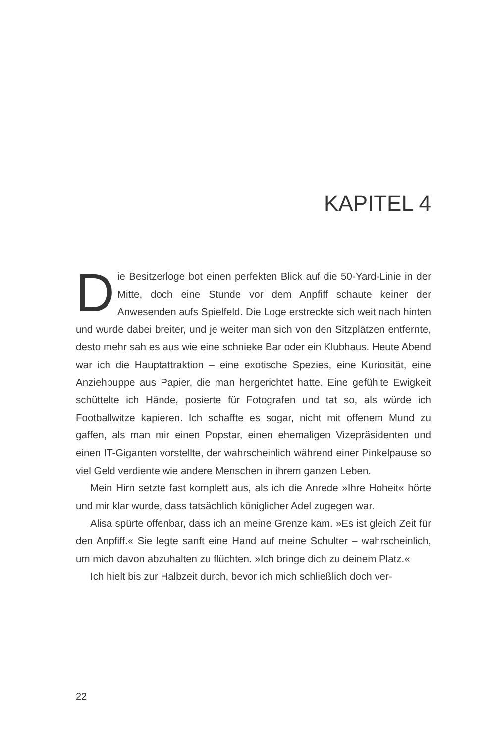KAPITEL 4
Die Besitzerloge bot einen perfekten Blick auf die 50-Yard-Linie in der Mitte, doch eine Stunde vor dem Anpfiff schaute keiner der Anwesenden aufs Spielfeld. Die Loge erstreckte sich weit nach hinten und wurde dabei breiter, und je weiter man sich von den Sitzplätzen entfernte, desto mehr sah es aus wie eine schnieke Bar oder ein Klubhaus. Heute Abend war ich die Hauptattraktion – eine exotische Spezies, eine Kuriosität, eine Anziehpuppe aus Papier, die man hergerichtet hatte. Eine gefühlte Ewigkeit schüttelte ich Hände, posierte für Fotografen und tat so, als würde ich Footballwitze kapieren. Ich schaffte es sogar, nicht mit offenem Mund zu gaffen, als man mir einen Popstar, einen ehemaligen Vizepräsidenten und einen IT-Giganten vorstellte, der wahrscheinlich während einer Pinkelpause so viel Geld verdiente wie andere Menschen in ihrem ganzen Leben.
Mein Hirn setzte fast komplett aus, als ich die Anrede »Ihre Hoheit« hörte und mir klar wurde, dass tatsächlich königlicher Adel zugegen war.
Alisa spürte offenbar, dass ich an meine Grenze kam. »Es ist gleich Zeit für den Anpfiff.« Sie legte sanft eine Hand auf meine Schulter – wahrscheinlich, um mich davon abzuhalten zu flüchten. »Ich bringe dich zu deinem Platz.«
Ich hielt bis zur Halbzeit durch, bevor ich mich schließlich doch ver-
22